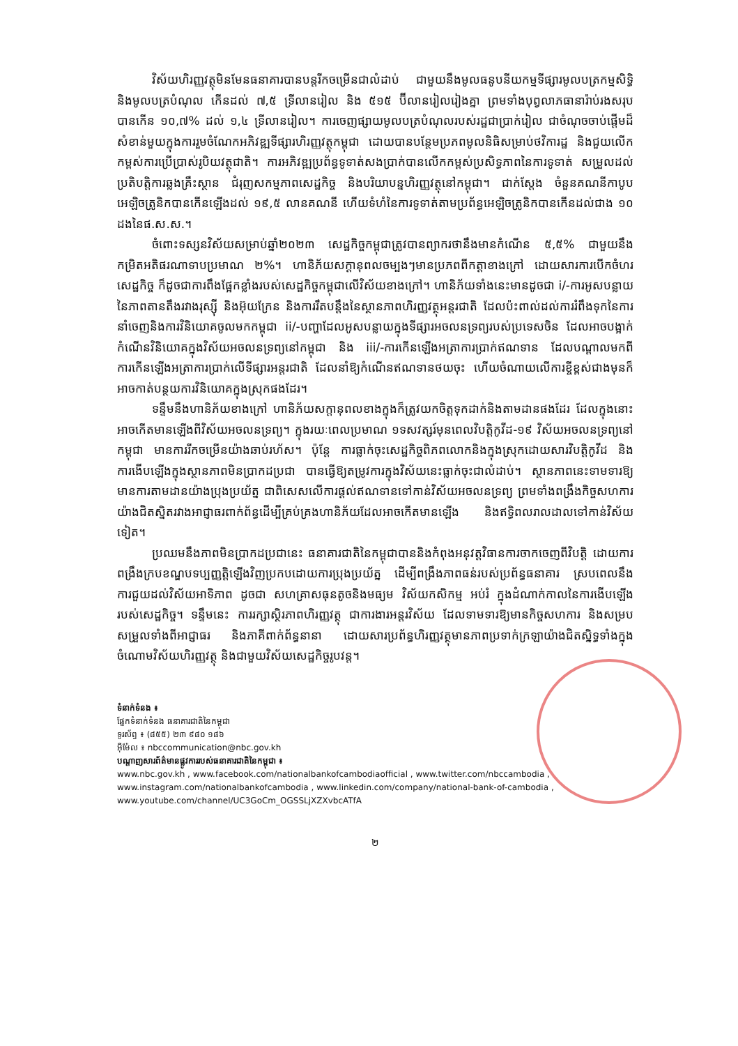វិស័យហិរញ្ញវត្ថុមិនមែនធនាគារបានបន្តរីកចម្រើនជាលំដាប់ ជាមួយនឹងមូលធនូបនីយកម្មទីផ្សារមូលបត្រកម្មសិទ្ធិនិងមូលបត្របំណុល កើនដល់ ៧,៥ ទ្រីលានរៀល និង ៥១៥ ប៊ីលានរៀលរៀងគ្នា ព្រមទាំងបុព្វលាភធានារ៉ាប់រងសរុបបានកើន ១០,៧% ដល់ ១,៤ ទ្រីលានរៀល។ ការចេញផ្សាយមូលបត្របំណុលរបស់រដ្ឋជាប្រាក់រៀល ជាចំណុចចាប់ផ្តើមដ៏សំខាន់មួយក្នុងការរួមចំណែកអភិវឌ្ឍទីផ្សារហិរញ្ញវត្ថុកម្ពុជា ដោយបានបន្ថែមប្រភពមូលនិធិសម្រាប់ថវិការដ្ឋ និងជួយលើកកម្ពស់ការប្រើប្រាស់រូបិយវត្ថុជាតិ។ ការអភិវឌ្ឍប្រព័ន្ធទូទាត់សងប្រាក់បានលើកកម្ពស់ប្រសិទ្ធភាពនៃការទូទាត់ សម្រួលដល់ប្រតិបត្តិការឆ្លងគ្រឹះស្ថាន ជំរុញសកម្មភាពសេដ្ឋកិច្ច និងបរិយាបន្នហិរញ្ញវត្ថុនៅកម្ពុជា។ ជាក់ស្តែង ចំនួនគណនីកាបូបអេឡិចត្រូនិកបានកើនឡើងដល់ ១៩,៥ លានគណនី ហើយទំហំនៃការទូទាត់តាមប្រព័ន្ធអេឡិចត្រូនិកបានកើនដល់ជាង ១០ ដងនៃផ.ស.ស.។
ចំពោះទស្សនវិស័យសម្រាប់ឆ្នាំ២០២៣ សេដ្ឋកិច្ចកម្ពុជាត្រូវបានព្យាករថានឹងមានកំណើន ៥,៥% ជាមួយនឹងកម្រិតអតិផរណាទាបប្រមាណ ២%។ ហានិភ័យសក្តានុពលចម្បងៗមានប្រភពពីកត្តាខាងក្រៅ ដោយសារការបើកចំហរសេដ្ឋកិច្ច ក៏ដូចជាការពឹងផ្អែកខ្លាំងរបស់សេដ្ឋកិច្ចកម្ពុជាលើវិស័យខាងក្រៅ។ ហានិភ័យទាំងនេះមានដូចជា i/-ការអូសបន្លាយនៃភាពតានតឹងរវាងរុស្ស៊ី និងអ៊ុយក្រែន និងការរឹតបន្តឹងនៃស្ថានភាពហិរញ្ញវត្ថុអន្តរជាតិ ដែលប៉ះពាល់ដល់ការរំពឹងទុកនៃការនាំចេញនិងការវិនិយោគចូលមកកម្ពុជា ii/-បញ្ហាដែលអូសបន្លាយក្នុងទីផ្សារអចលនទ្រព្យរបស់ប្រទេសចិន ដែលអាចបង្អាក់កំណើនវិនិយោគក្នុងវិស័យអចលនទ្រព្យនៅកម្ពុជា និង iii/-ការកើនឡើងអត្រាការប្រាក់ឥណទាន ដែលបណ្តាលមកពីការកើនឡើងអត្រាការប្រាក់លើទីផ្សារអន្តរជាតិ ដែលនាំឱ្យកំណើនឥណទានថយចុះ ហើយចំណាយលើការខ្ចីខ្ពស់ជាងមុនក៏អាចកាត់បន្ថយការវិនិយោគក្នុងស្រុកផងដែរ។
ទន្ទឹមនឹងហានិភ័យខាងក្រៅ ហានិភ័យសក្តានុពលខាងក្នុងក៏ត្រូវយកចិត្តទុកដាក់និងតាមដានផងដែរ ដែលក្នុងនោះអាចកើតមានឡើងពីវិស័យអចលនទ្រព្យ។ ក្នុងរយៈពេលប្រមាណ ១ទសវត្សរ៍មុនពេលវិបត្តិកូវីដ-១៩ វិស័យអចលនទ្រព្យនៅកម្ពុជា មានការរីកចម្រើនយ៉ាងឆាប់រហ័ស។ ប៉ុន្តែ ការធ្លាក់ចុះសេដ្ឋកិច្ចពិភពលោកនិងក្នុងស្រុកដោយសារវិបត្តិកូវីដ និងការងើបឡើងក្នុងស្ថានភាពមិនប្រាកដប្រជា បានធ្វើឱ្យតម្រូវការក្នុងវិស័យនេះធ្លាក់ចុះជាលំដាប់។ ស្ថានភាពនេះទាមទារឱ្យមានការតាមដានយ៉ាងប្រុងប្រយ័ត្ន ជាពិសេសលើការផ្តល់ឥណទានទៅកាន់វិស័យអចលនទ្រព្យ ព្រមទាំងពង្រឹងកិច្ចសហការយ៉ាងជិតស្និតរវាងអាជ្ញាធរពាក់ព័ន្ធដើម្បីគ្រប់គ្រងហានិភ័យដែលអាចកើតមានឡើង និងឥទ្ធិពលរាលដាលទៅកាន់វិស័យទៀត។
ប្រឈមនឹងភាពមិនប្រាកដប្រជានេះ ធនាគារជាតិនៃកម្ពុជាបាននិងកំពុងអនុវត្តវិធានការចាកចេញពីវិបត្តិ ដោយការពង្រឹងក្របខណ្ឌបទប្បញ្ញត្តិឡើងវិញប្រកបដោយការប្រុងប្រយ័ត្ន ដើម្បីពង្រឹងភាពធន់របស់ប្រព័ន្ធធនាគារ ស្របពេលនឹងការជួយដល់វិស័យអាទិភាព ដូចជា សហគ្រាសធុនតូចនិងមធ្យម វិស័យកសិកម្ម អប់រំ ក្នុងដំណាក់កាលនៃការងើបឡើងរបស់សេដ្ឋកិច្ច។ ទន្ទឹមនេះ ការរក្សាស្ថិរភាពហិរញ្ញវត្ថុ ជាការងារអន្តរវិស័យ ដែលទាមទារឱ្យមានកិច្ចសហការ និងសម្របសម្រួលទាំងពីអាជ្ញាធរ និងភាគីពាក់ព័ន្ធនានា ដោយសារប្រព័ន្ធហិរញ្ញវត្ថុមានភាពប្រទាក់ក្រឡាយ៉ាងជិតស្និទ្ធទាំងក្នុងចំណោមវិស័យហិរញ្ញវត្ថុ និងជាមួយវិស័យសេដ្ឋកិច្ចរូបវន្ត។
ទំនាក់ទំនង ៖
ផ្នែកទំនាក់ទំនង ធនាគារជាតិនៃកម្ពុជា
ទូរស័ព្ទ ៖ (៨៥៥) ២៣ ៩៨០ ១៨៦
អ៊ីម៉ែល ៖ nbccommunication@nbc.gov.kh
បណ្តាញសារព័ត៌មានផ្លូវការរបស់ធនាគារជាតិនៃកម្ពុជា ៖
www.nbc.gov.kh , www.facebook.com/nationalbankofcambodiaofficial , www.twitter.com/nbccambodia ,
www.instagram.com/nationalbankofcambodia , www.linkedin.com/company/national-bank-of-cambodia ,
www.youtube.com/channel/UC3GoCm_OGSSLjXZXvbcATfA
២